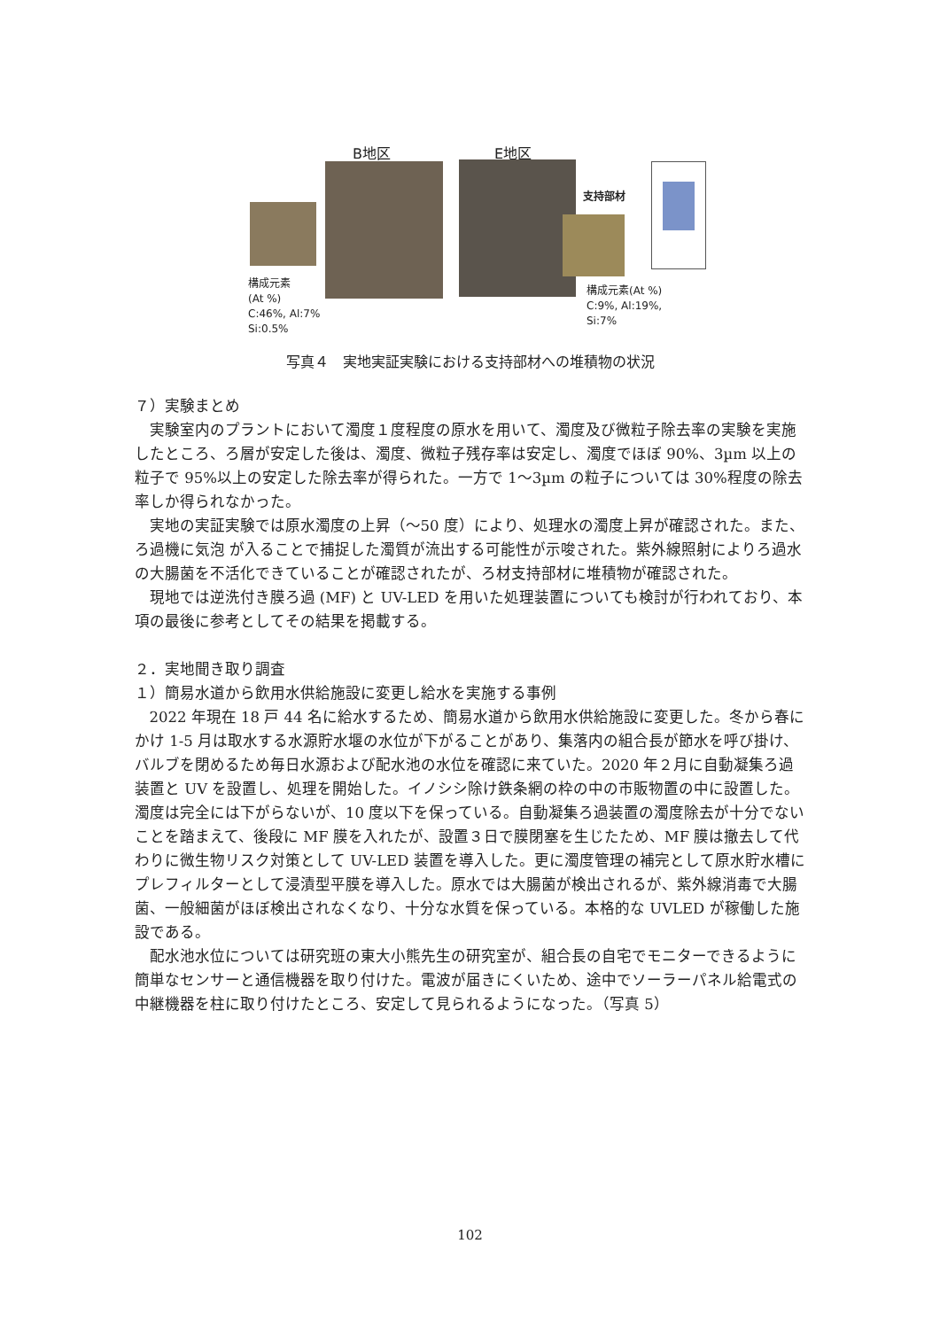B地区 E地区
支持部材
構成元素
(At %)
C:46%, Al:7%
Si:0.5%
構成元素(At %)
C:9%, Al:19%,
Si:7%
写真４　実地実証実験における支持部材への堆積物の状況
７）実験まとめ
実験室内のプラントにおいて濁度１度程度の原水を用いて、濁度及び微粒子除去率の実験を実施したところ、ろ層が安定した後は、濁度、微粒子残存率は安定し、濁度でほぼ 90%、3µm 以上の粒子で 95%以上の安定した除去率が得られた。一方で 1〜3µm の粒子については 30%程度の除去率しか得られなかった。
実地の実証実験では原水濁度の上昇（〜50 度）により、処理水の濁度上昇が確認された。また、ろ過機に気泡 が入ることで捕捉した濁質が流出する可能性が示唆された。紫外線照射によりろ過水の大腸菌を不活化できていることが確認されたが、ろ材支持部材に堆積物が確認された。
現地では逆洗付き膜ろ過 (MF) と UV-LED を用いた処理装置についても検討が行われており、本項の最後に参考としてその結果を掲載する。
２．実地聞き取り調査
１）簡易水道から飲用水供給施設に変更し給水を実施する事例
2022 年現在 18 戸 44 名に給水するため、簡易水道から飲用水供給施設に変更した。冬から春にかけ 1-5 月は取水する水源貯水堰の水位が下がることがあり、集落内の組合長が節水を呼び掛け、バルブを閉めるため毎日水源および配水池の水位を確認に来ていた。2020 年２月に自動凝集ろ過装置と UV を設置し、処理を開始した。イノシシ除け鉄条網の枠の中の市販物置の中に設置した。濁度は完全には下がらないが、10 度以下を保っている。自動凝集ろ過装置の濁度除去が十分でないことを踏まえて、後段に MF 膜を入れたが、設置３日で膜閉塞を生じたため、MF 膜は撤去して代わりに微生物リスク対策として UV-LED 装置を導入した。更に濁度管理の補完として原水貯水槽にプレフィルターとして浸漬型平膜を導入した。原水では大腸菌が検出されるが、紫外線消毒で大腸菌、一般細菌がほぼ検出されなくなり、十分な水質を保っている。本格的な UVLED が稼働した施設である。
配水池水位については研究班の東大小熊先生の研究室が、組合長の自宅でモニターできるように簡単なセンサーと通信機器を取り付けた。電波が届きにくいため、途中でソーラーパネル給電式の中継機器を柱に取り付けたところ、安定して見られるようになった。（写真 5）
102